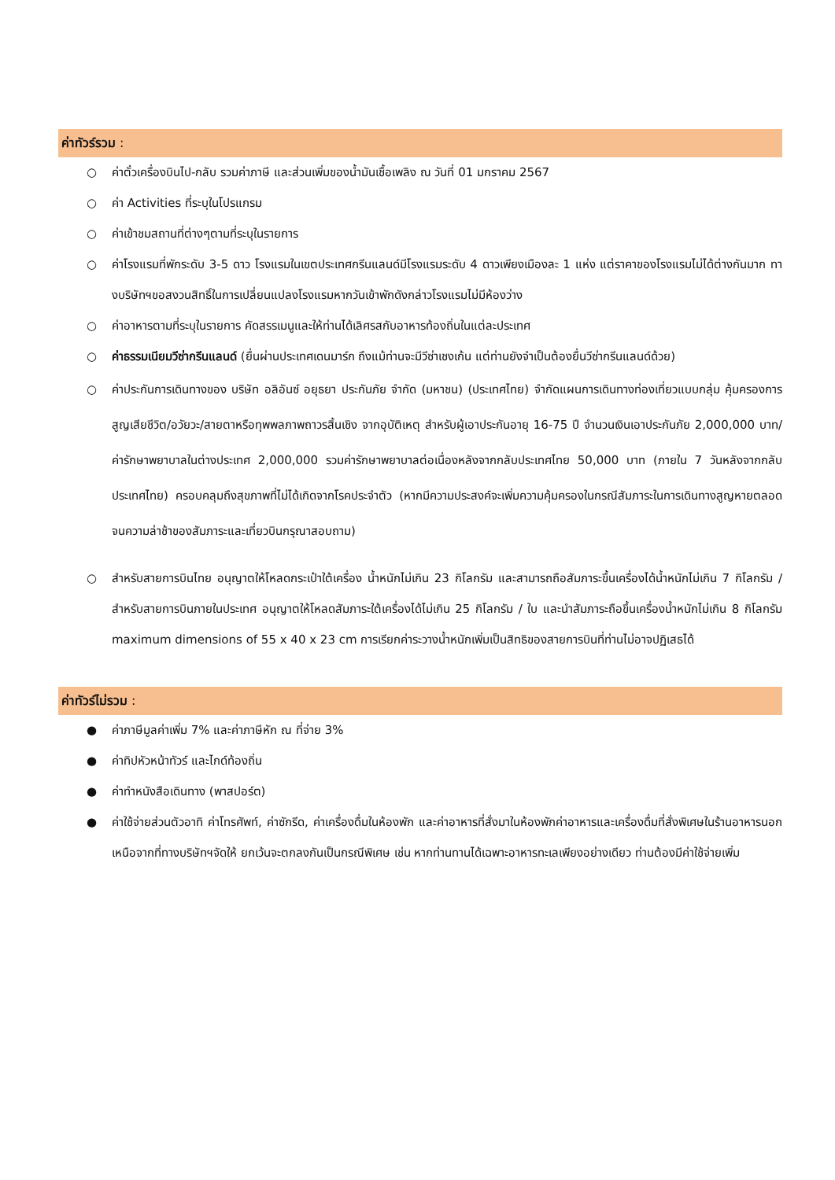ค่าทัวร์รวม :
○ ค่าตั๋วเครื่องบินไป-กลับ รวมค่าภาษี และส่วนเพิ่มของน้ำมันเชื้อเพลิง ณ วันที่ 01 มกราคม 2567
○ ค่า Activities ที่ระบุในโปรแกรม
○ ค่าเข้าชมสถานที่ต่างๆตามที่ระบุในรายการ
○ ค่าโรงแรมที่พักระดับ 3-5 ดาว โรงแรมในเขตประเทศกรีนแลนด์มีโรงแรมระดับ 4 ดาวเพียงเมืองละ 1 แห่ง แต่ราคาของโรงแรมไม่ได้ต่างกันมาก ทางบริษัทฯขอสงวนสิทธิ์ในการเปลี่ยนแปลงโรงแรมหากวันเข้าพักดังกล่าวโรงแรมไม่มีห้องว่าง
○ ค่าอาหารตามที่ระบุในรายการ คัดสรรเมนูและให้ท่านได้เลิศรสกับอาหารท้องถิ่นในแต่ละประเทศ
○ ค่าธรรมเนียมวีซ่ากรีนแลนด์ (ยื่นผ่านประเทศเดนมาร์ก ถึงแม้ท่านจะมีวีซ่าเชงเก้น แต่ท่านยังจำเป็นต้องยื่นวีซ่ากรีนแลนด์ด้วย)
○ ค่าประกันการเดินทางของ บริษัท อลิอันซ์ อยุธยา ประกันภัย จำกัด (มหาชน) (ประเทศไทย) จำกัดแผนการเดินทางท่องเที่ยวแบบกลุ่ม คุ้มครองการสูญเสียชีวิต/อวัยวะ/สายตาหรือทุพพลภาพถาวรสิ้นเชิง จากอุบัติเหตุ สำหรับผู้เอาประกันอายุ 16-75 ปี จำนวนเงินเอาประกันภัย 2,000,000 บาท/ ค่ารักษาพยาบาลในต่างประเทศ 2,000,000 รวมค่ารักษาพยาบาลต่อเนื่องหลังจากกลับประเทศไทย 50,000 บาท (ภายใน 7 วันหลังจากกลับประเทศไทย) ครอบคลุมถึงสุขภาพที่ไม่ได้เกิดจากโรคประจำตัว (หากมีความประสงค์จะเพิ่มความคุ้มครองในกรณีสัมภาระในการเดินทางสูญหายตลอดจนความล่าช้าของสัมภาระและเที่ยวบินกรุณาสอบถาม)
○ สำหรับสายการบินไทย อนุญาตให้โหลดกระเป๋าใต้เครื่อง น้ำหนักไม่เกิน 23 กิโลกรัม และสามารถถือสัมภาระขึ้นเครื่องได้น้ำหนักไม่เกิน 7 กิโลกรัม / สำหรับสายการบินภายในประเทศ อนุญาตให้โหลดสัมภาระใต้เครื่องได้ไม่เกิน 25 กิโลกรัม / ใบ และนำสัมภาระถือขึ้นเครื่องน้ำหนักไม่เกิน 8 กิโลกรัม maximum dimensions of 55 x 40 x 23 cm การเรียกค่าระวางน้ำหนักเพิ่มเป็นสิทธิของสายการบินที่ท่านไม่อาจปฏิเสธได้
ค่าทัวร์ไม่รวม :
● ค่าภาษีมูลค่าเพิ่ม 7% และค่าภาษีหัก ณ ที่จ่าย 3%
● ค่าทิปหัวหน้าทัวร์ และไกด์ท้องถิ่น
● ค่าทำหนังสือเดินทาง (พาสปอร์ต)
● ค่าใช้จ่ายส่วนตัวอาทิ ค่าโทรศัพท์, ค่าซักรีด, ค่าเครื่องดื่มในห้องพัก และค่าอาหารที่สั่งมาในห้องพักค่าอาหารและเครื่องดื่มที่สั่งพิเศษในร้านอาหารนอกเหนือจากที่ทางบริษัทฯจัดให้ ยกเว้นจะตกลงกันเป็นกรณีพิเศษ เช่น หากท่านทานได้เฉพาะอาหารทะเลเพียงอย่างเดียว ท่านต้องมีค่าใช้จ่ายเพิ่ม